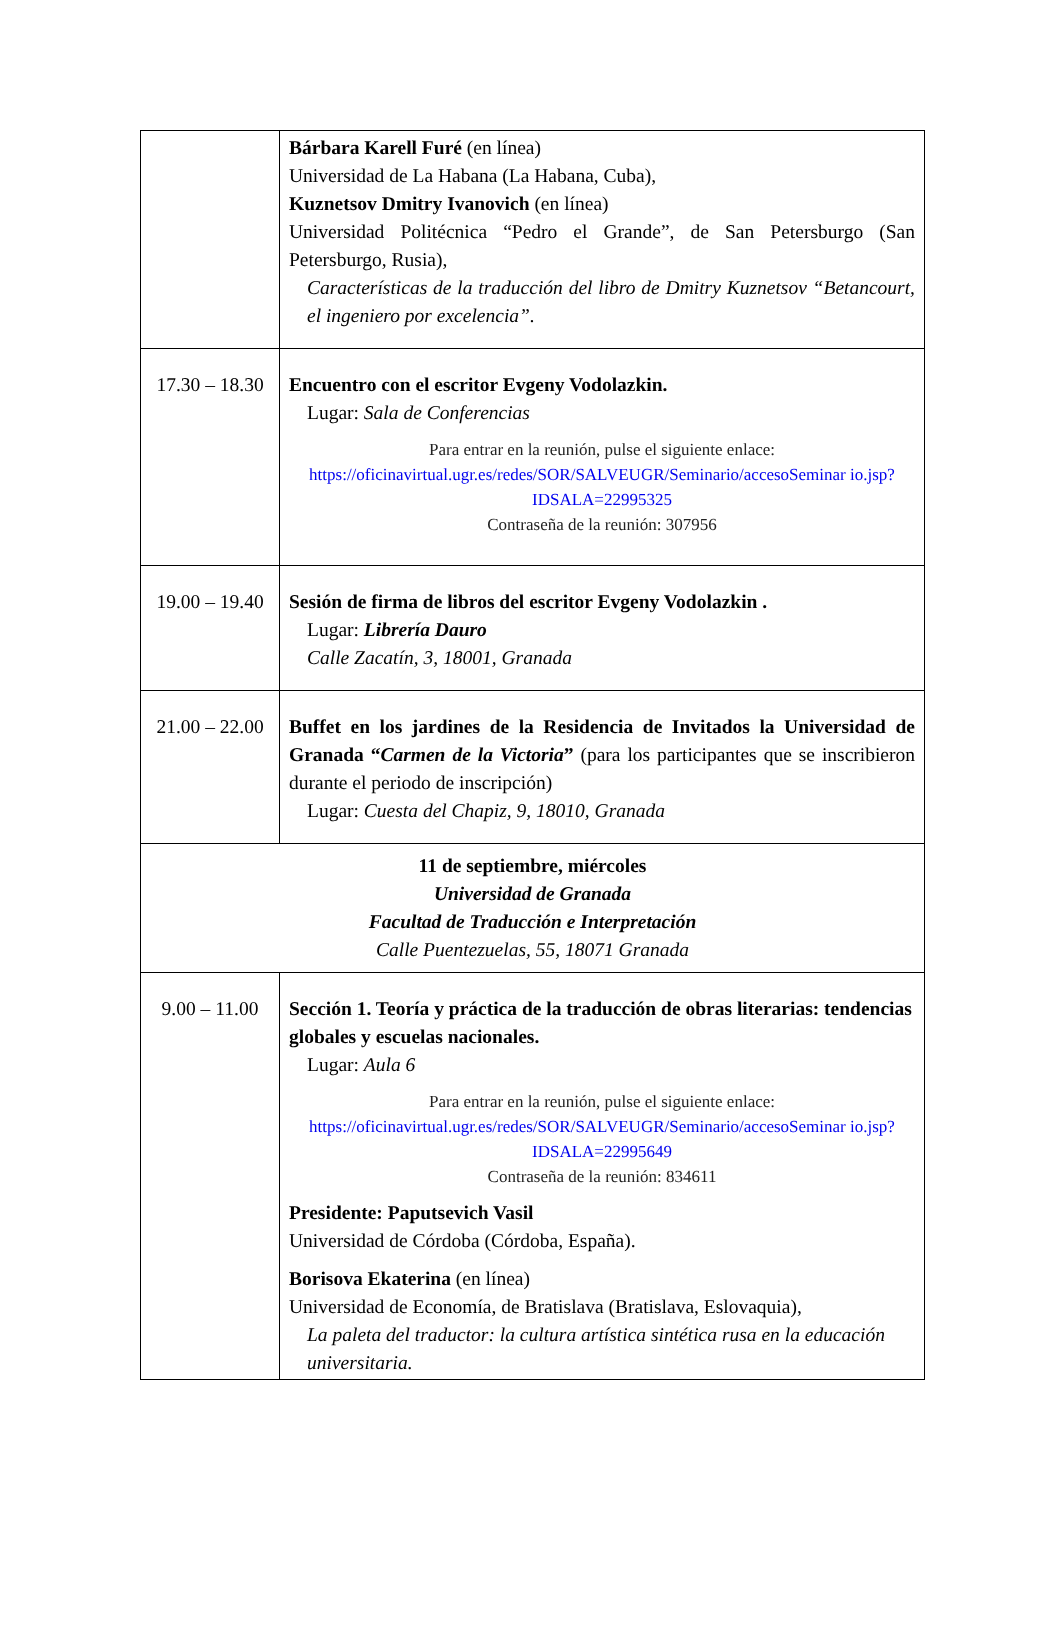| | Bárbara Karell Furé (en línea) Universidad de La Habana (La Habana, Cuba), Kuznetsov Dmitry Ivanovich (en línea) Universidad Politécnica “Pedro el Grande”, de San Petersburgo (San Petersburgo, Rusia), Características de la traducción del libro de Dmitry Kuznetsov “Betancourt, el ingeniero por excelencia”. |
| 17.30 – 18.30 | Encuentro con el escritor Evgeny Vodolazkin. Lugar: Sala de Conferencias Para entrar en la reunión, pulse el siguiente enlace: https://oficinavirtual.ugr.es/redes/SOR/SALVEUGR/Seminario/accesoSeminar io.jsp?IDSALA=22995325 Contraseña de la reunión: 307956 |
| 19.00 – 19.40 | Sesión de firma de libros del escritor Evgeny Vodolazkin . Lugar: Librería Dauro Calle Zacatín, 3, 18001, Granada |
| 21.00 – 22.00 | Buffet en los jardines de la Residencia de Invitados la Universidad de Granada “ Carmen de la Victoria ” (para los participantes que se inscribieron durante el periodo de inscripción) Lugar: Cuesta del Chapiz, 9, 18010, Granada |
| 11 de septiembre, miércoles Universidad de Granada Facultad de Traducción e Interpretación Calle Puentezuelas, 55, 18071 Granada | |
| 9.00 – 11.00 | Sección 1. Teoría y práctica de la traducción de obras literarias: tendencias globales y escuelas nacionales. Lugar: Aula 6 Para entrar en la reunión, pulse el siguiente enlace: https://oficinavirtual.ugr.es/redes/SOR/SALVEUGR/Seminario/accesoSeminar io.jsp?IDSALA=22995649 Contraseña de la reunión: 834611 Presidente: Paputsevich Vasil Universidad de Córdoba (Córdoba, España). Borisova Ekaterina (en línea) Universidad de Economía, de Bratislava (Bratislava, Eslovaquia), La paleta del traductor: la cultura artística sintética rusa en la educación universitaria. |